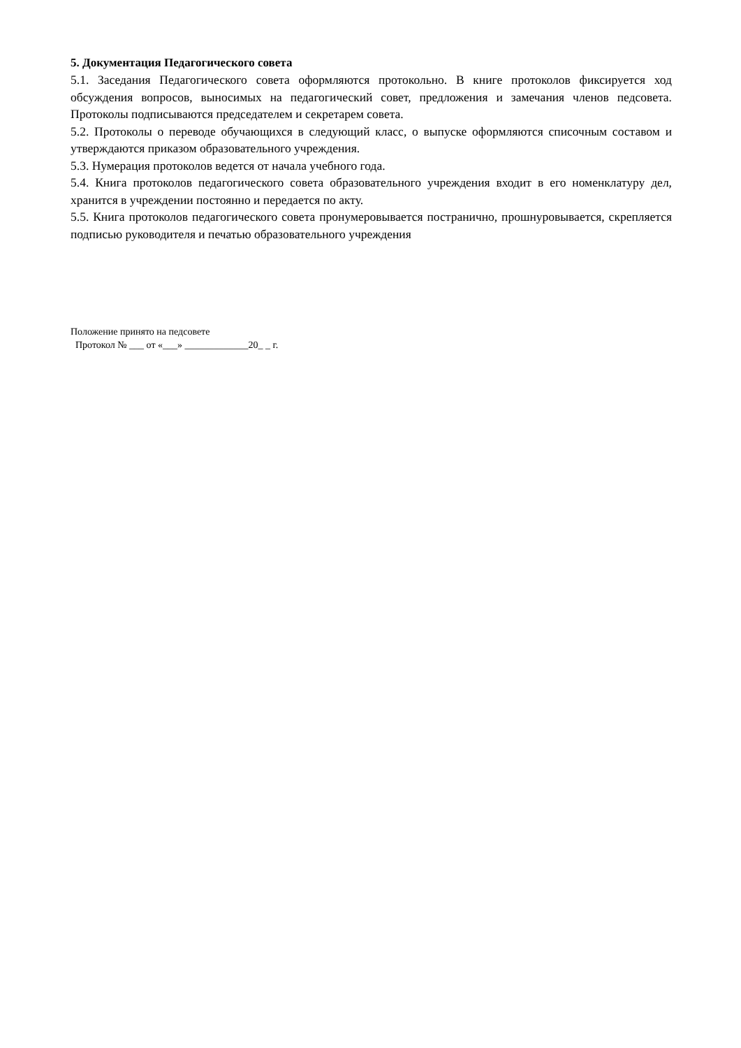5. Документация Педагогического совета
5.1. Заседания Педагогического совета оформляются протокольно. В книге протоколов фиксируется ход обсуждения вопросов, выносимых на педагогический совет, предложения и замечания членов педсовета. Протоколы подписываются председателем и секретарем совета.
5.2. Протоколы о переводе обучающихся в следующий класс, о выпуске оформляются списочным составом и утверждаются приказом образовательного учреждения.
5.3. Нумерация протоколов ведется от начала учебного года.
5.4. Книга протоколов педагогического совета образовательного учреждения входит в его номенклатуру дел, хранится в учреждении постоянно и передается по акту.
5.5. Книга протоколов педагогического совета пронумеровывается постранично, прошнуровывается, скрепляется подписью руководителя и печатью образовательного учреждения
Положение принято на педсовете
Протокол № ___ от «___» _____________20_ _ г.